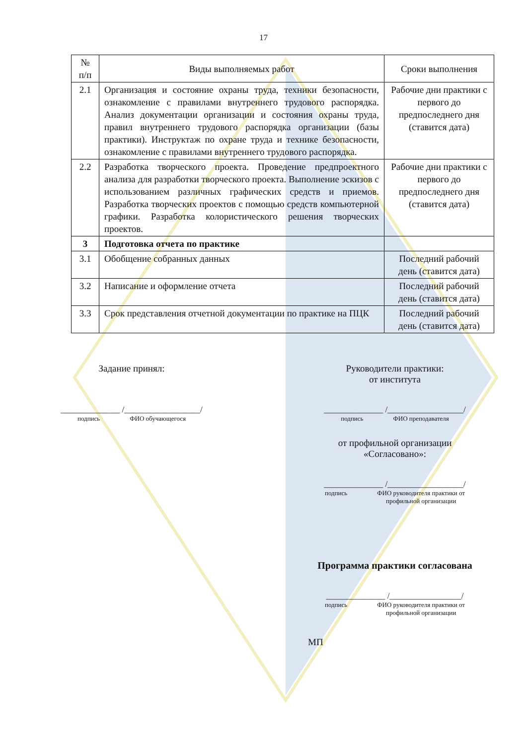17
| № п/п | Виды выполняемых работ | Сроки выполнения |
| --- | --- | --- |
| 2.1 | Организация и состояние охраны труда, техники безопасности, ознакомление с правилами внутреннего трудового распорядка. Анализ документации организации и состояния охраны труда, правил внутреннего трудового распорядка организации (базы практики). Инструктаж по охране труда и технике безопасности, ознакомление с правилами внутреннего трудового распорядка. | Рабочие дни практики с первого до предпоследнего дня (ставится дата) |
| 2.2 | Разработка творческого проекта. Проведение предпроектного анализа для разработки творческого проекта. Выполнение эскизов с использованием различных графических средств и приемов. Разработка творческих проектов с помощью средств компьютерной графики. Разработка колористического решения творческих проектов. | Рабочие дни практики с первого до предпоследнего дня (ставится дата) |
| 3 | Подготовка отчета по практике | |
| 3.1 | Обобщение собранных данных | Последний рабочий день (ставится дата) |
| 3.2 | Написание и оформление отчета | Последний рабочий день (ставится дата) |
| 3.3 | Срок представления отчетной документации по практике на ПЦК | Последний рабочий день (ставится дата) |
Задание принял:
______________ /__________________/
подпись ФИО обучающегося
Руководители практики:
от института
______________ /__________________/
подпись ФИО преподавателя
от профильной организации
«Согласовано»:
______________ /__________________/
подпись ФИО руководителя практики от
профильной организации
Программа практики согласована
______________ /_________________/
подпись ФИО руководителя практики от
профильной организации
МП